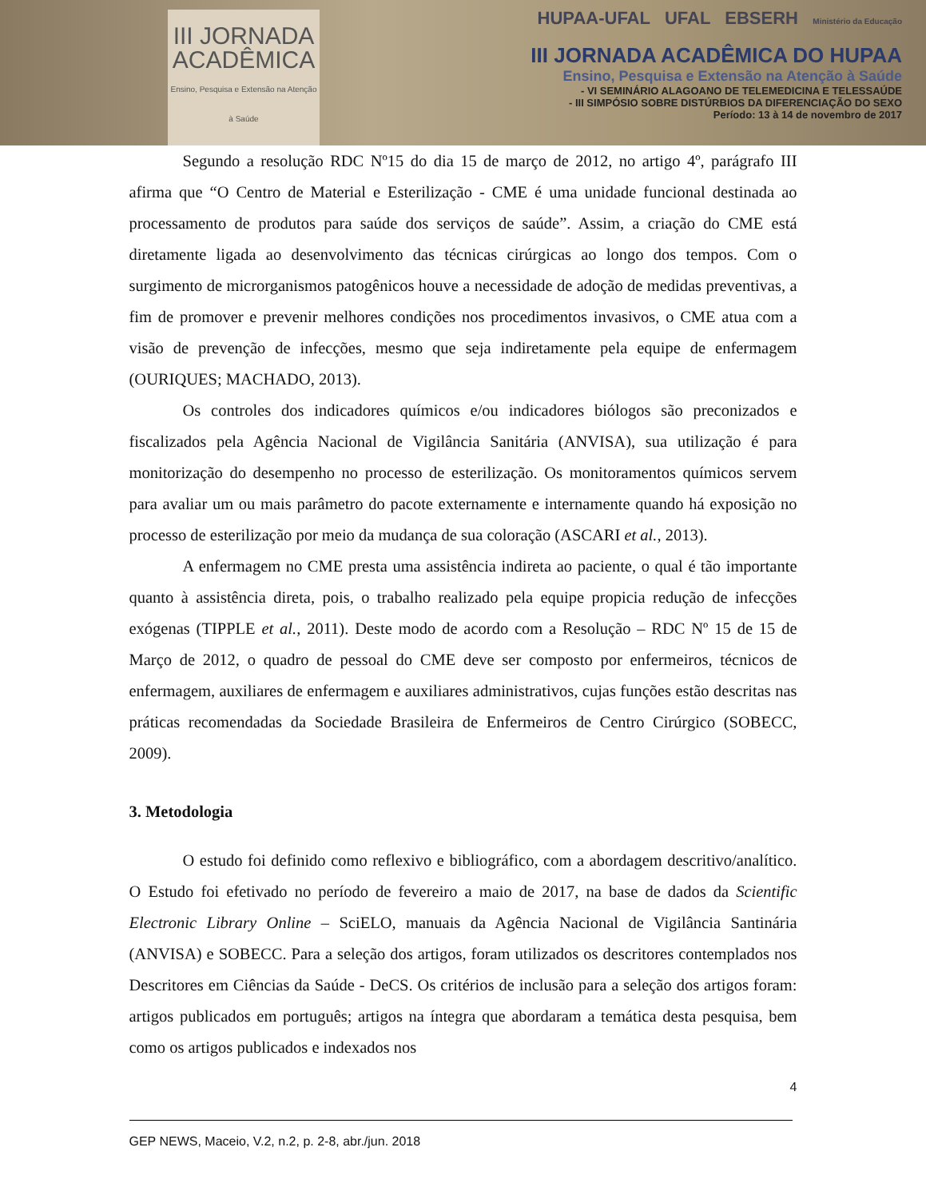III JORNADA
ACADÊMICA
Ensino, Pesquisa e Extensão na Atenção à Saúde
HUPAA-UFAL UFAL EBSERH Ministério da Educação
III JORNADA ACADÊMICA DO HUPAA
Ensino, Pesquisa e Extensão na Atenção à Saúde
- VI SEMINÁRIO ALAGOANO DE TELEMEDICINA E TELESSAÚDE
- III SIMPÓSIO SOBRE DISTÚRBIOS DA DIFERENCIAÇÃO DO SEXO
Período: 13 à 14 de novembro de 2017
Segundo a resolução RDC Nº15 do dia 15 de março de 2012, no artigo 4º, parágrafo III afirma que “O Centro de Material e Esterilização - CME é uma unidade funcional destinada ao processamento de produtos para saúde dos serviços de saúde”. Assim, a criação do CME está diretamente ligada ao desenvolvimento das técnicas cirúrgicas ao longo dos tempos. Com o surgimento de microrganismos patogênicos houve a necessidade de adoção de medidas preventivas, a fim de promover e prevenir melhores condições nos procedimentos invasivos, o CME atua com a visão de prevenção de infecções, mesmo que seja indiretamente pela equipe de enfermagem (OURIQUES; MACHADO, 2013).
Os controles dos indicadores químicos e/ou indicadores biólogos são preconizados e fiscalizados pela Agência Nacional de Vigilância Sanitária (ANVISA), sua utilização é para monitorização do desempenho no processo de esterilização. Os monitoramentos químicos servem para avaliar um ou mais parâmetro do pacote externamente e internamente quando há exposição no processo de esterilização por meio da mudança de sua coloração (ASCARI et al., 2013).
A enfermagem no CME presta uma assistência indireta ao paciente, o qual é tão importante quanto à assistência direta, pois, o trabalho realizado pela equipe propicia redução de infecções exógenas (TIPPLE et al., 2011). Deste modo de acordo com a Resolução – RDC Nº 15 de 15 de Março de 2012, o quadro de pessoal do CME deve ser composto por enfermeiros, técnicos de enfermagem, auxiliares de enfermagem e auxiliares administrativos, cujas funções estão descritas nas práticas recomendadas da Sociedade Brasileira de Enfermeiros de Centro Cirúrgico (SOBECC, 2009).
3. Metodologia
O estudo foi definido como reflexivo e bibliográfico, com a abordagem descritivo/analítico. O Estudo foi efetivado no período de fevereiro a maio de 2017, na base de dados da Scientific Electronic Library Online – SciELO, manuais da Agência Nacional de Vigilância Santinária (ANVISA) e SOBECC. Para a seleção dos artigos, foram utilizados os descritores contemplados nos Descritores em Ciências da Saúde - DeCS. Os critérios de inclusão para a seleção dos artigos foram: artigos publicados em português; artigos na íntegra que abordaram a temática desta pesquisa, bem como os artigos publicados e indexados nos
4
GEP NEWS, Maceio, V.2, n.2, p. 2-8, abr./jun. 2018